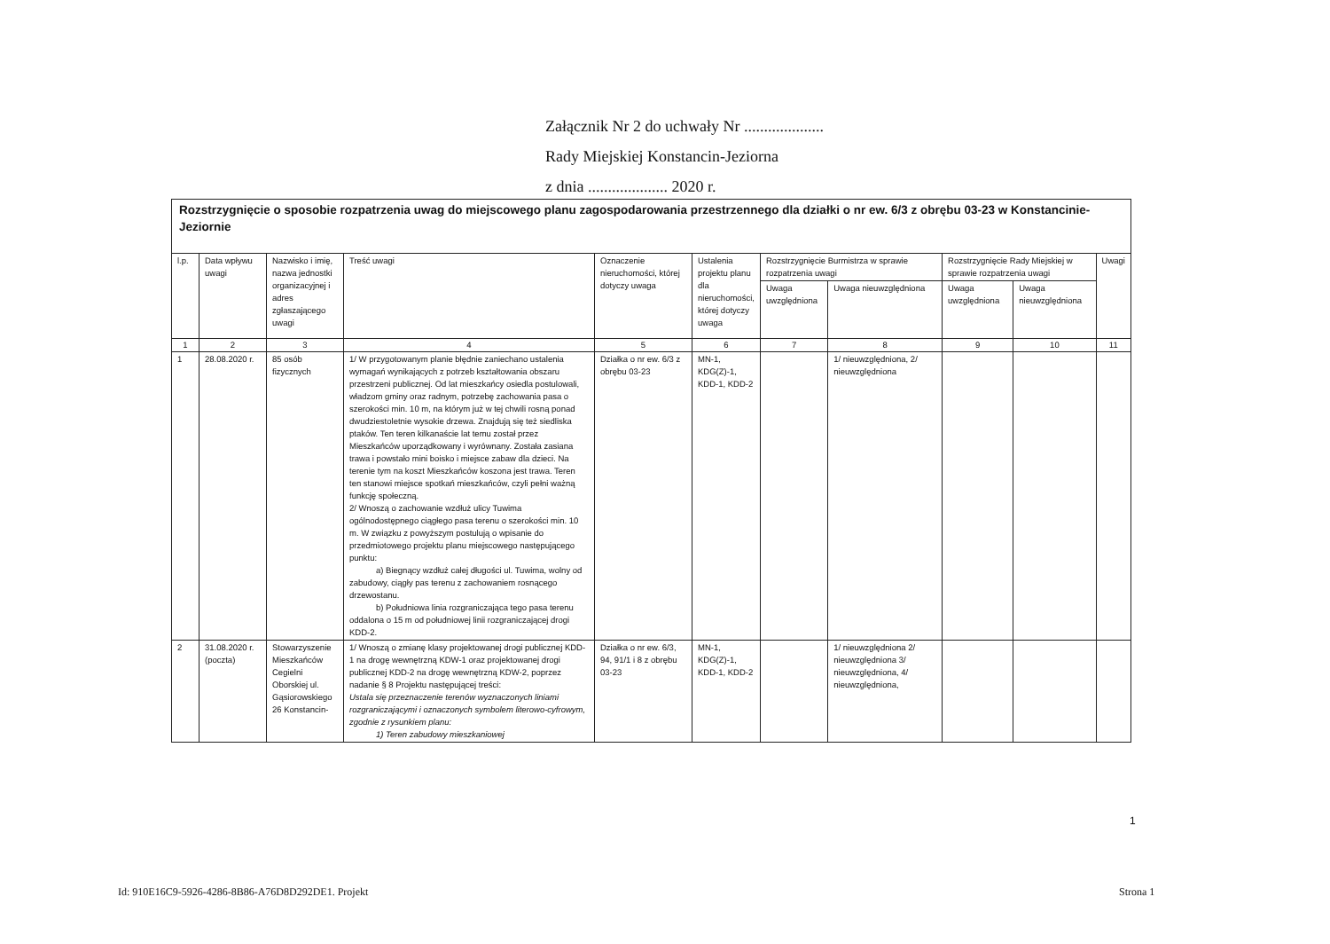Załącznik Nr 2 do uchwały Nr ....................
Rady Miejskiej Konstancin-Jeziorna
z dnia .................... 2020 r.
| Rozstrzygnięcie o sposobie rozpatrzenia uwag do miejscowego planu zagospodarowania przestrzennego dla działki o nr ew. 6/3 z obrębu 03-23 w Konstancinie-Jeziornie | | | | | | | | | | |
| l.p. | Data wpływu uwagi | Nazwisko i imię, nazwa jednostki organizacyjnej i adres zgłaszającego uwagi | Treść uwagi | Oznaczenie nieruchomości, której dotyczy uwaga | Ustalenia projektu planu dla nieruchomości, której dotyczy uwaga | Rozstrzygnięcie Burmistrza w sprawie rozpatrzenia uwagi | | Rozstrzygnięcie Rady Miejskiej w sprawie rozpatrzenia uwagi | | Uwagi |
| | | | | | | Uwaga uwzględniona | Uwaga nieuwzględniona | Uwaga uwzględniona | Uwaga nieuwzględniona | |
| 1 | 2 | 3 | 4 | 5 | 6 | 7 | 8 | 9 | 10 | 11 |
| 1 | 28.08.2020 r. | 85 osób fizycznych | 1/ W przygotowanym planie błędnie zaniechano ustalenia wymagań wynikających z potrzeb kształtowania obszaru przestrzeni publicznej. Od lat mieszkańcy osiedla postulowali, władzom gminy oraz radnym, potrzebę zachowania pasa o szerokości min. 10 m, na którym już w tej chwili rosną ponad dwudziestoletnie wysokie drzewa. Znajdują się też siedliska ptaków. Ten teren kilkanaście lat temu został przez Mieszkańców uporządkowany i wyrównany. Została zasiana trawa i powstało mini boisko i miejsce zabaw dla dzieci. Na terenie tym na koszt Mieszkańców koszona jest trawa. Teren ten stanowi miejsce spotkań mieszkańców, czyli pełni ważną funkcję społeczną. 2/ Wnoszą o zachowanie wzdłuż ulicy Tuwima ogólnodostępnego ciągłego pasa terenu o szerokości min. 10 m. W związku z powyższym postulują o wpisanie do przedmiotowego projektu planu miejscowego następującego punktu: a) Biegnący wzdłuż całej długości ul. Tuwima, wolny od zabudowy, ciągły pas terenu z zachowaniem rosnącego drzewostanu. b) Południowa linia rozgraniczająca tego pasa terenu oddalona o 15 m od południowej linii rozgraniczającej drogi KDD-2. | Działka o nr ew. 6/3 z obrębu 03-23 | MN-1, KDG(Z)-1, KDD-1, KDD-2 | | 1/ nieuwzględniona, 2/ nieuwzględniona | | | |
| 2 | 31.08.2020 r. (poczta) | Stowarzyszenie Mieszkańców Cegielni Oborskiej ul. Gąsiorowskiego 26 Konstancin- | 1/ Wnoszą o zmianę klasy projektowanej drogi publicznej KDD-1 na drogę wewnętrzną KDW-1 oraz projektowanej drogi publicznej KDD-2 na drogę wewnętrzną KDW-2, poprzez nadanie § 8 Projektu następującej treści: Ustala się przeznaczenie terenów wyznaczonych liniami rozgraniczającymi i oznaczonych symbolem literowo-cyfrowym, zgodnie z rysunkiem planu: 1) Teren zabudowy mieszkaniowej | Działka o nr ew. 6/3, 94, 91/1 i 8 z obrębu 03-23 | MN-1, KDG(Z)-1, KDD-1, KDD-2 | | 1/ nieuwzględniona 2/ nieuwzględniona 3/ nieuwzględniona, 4/ nieuwzględniona, | | | |
1
Id: 910E16C9-5926-4286-8B86-A76D8D292DE1. Projekt
Strona 1